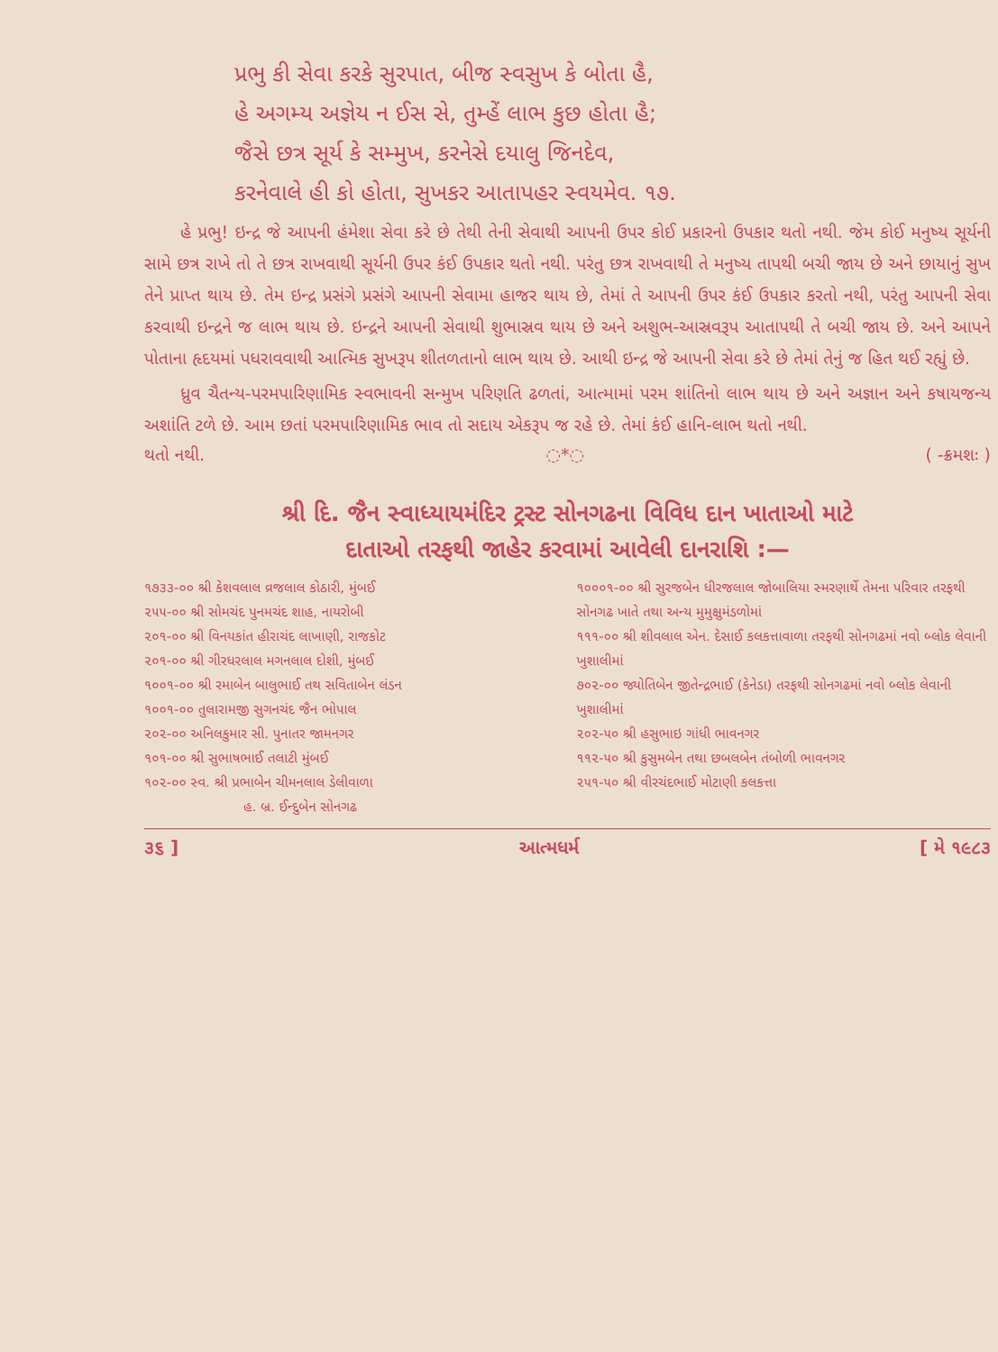પ્રભુ કી સેવા કરકે સુરપાત, બીજ સ્વસુખ કે બોતા હૈ,
હે અગમ્ય અજ્ઞેય ન ઈસ સે, તુમ્હેં લાભ કુછ હોતા હૈ;
જૈસે છત્ર સૂર્ય કે સમ્મુખ, કરનેસે દયાલુ જિનદેવ,
કરનેવાલે હી કો હોતા, સુખકર આતાપહર સ્વયમેવ. ૧૭.
હે પ્રભુ! ઇન્દ્ર જે આપની હંમેશા સેવા કરે છે તેથી તેની સેવાથી આપની ઉપર કોઈ પ્રકારનો ઉપકાર થતો નથી. જેમ કોઈ મનુષ્ય સૂર્યની સામે છત્ર રાખે તો તે છત્ર રાખવાથી સૂર્યની ઉપર કંઈ ઉપકાર થતો નથી. પરંતુ છત્ર રાખવાથી તે મનુષ્ય તાપથી બચી જાય છે અને છાયાનું સુખ તેને પ્રાપ્ત થાય છે. તેમ ઇન્દ્ર પ્રસંગે પ્રસંગે આપની સેવામા હાજર થાય છે, તેમાં તે આપની ઉપર કંઈ ઉપકાર કરતો નથી, પરંતુ આપની સેવા કરવાથી ઇન્દ્રને જ લાભ થાય છે. ઇન્દ્રને આપની સેવાથી શુભાસ્રવ થાય છે અને અશુભ-આસ્રવરૂપ આતાપથી તે બચી જાય છે. અને આપને પોતાના હૃદયમાં પધરાવવાથી આત્મિક સુખરૂપ શીતળતાનો લાભ થાય છે. આથી ઇન્દ્ર જે આપની સેવા કરે છે તેમાં તેનું જ હિત થઈ રહ્યું છે.
ધ્રુવ ચૈતન્ય-પરમપારિણામિક સ્વભાવની સન્મુખ પરિણતિ ઢળતાં, આત્મામાં પરમ શાંતિનો લાભ થાય છે અને અજ્ઞાન અને કષાયજન્ય અશાંતિ ટળે છે. આમ છતાં પરમપારિણામિક ભાવ તો સદાય એકરૂપ જ રહે છે. તેમાં કંઈ હાનિ-લાભ થતો નથી.
થતો નથી. ◌*◌ ( -ક્રમશઃ )
શ્રી દિ. જૈન સ્વાધ્યાયમંદિર ટ્રસ્ટ સોનગઢના વિવિધ દાન ખાતાઓ માટે
દાતાઓ તરફથી જાહેર કરવામાં આવેલી દાનરાશિ :—
૧૭૩૩-૦૦ શ્રી કેશવલાલ વ્રજલાલ કોઠારી, મુંબઈ
૨૫૫-૦૦ શ્રી સોમચંદ પુનમચંદ શાહ, નાયરોબી
૨૦૧-૦૦ શ્રી વિનયકાંત હીરાચંદ લાખાણી, રાજકોટ
૨૦૧-૦૦ શ્રી ગીરધરલાલ મગનલાલ દોશી, મુંબઈ
૧૦૦૧-૦૦ શ્રી રમાબેન બાલુભાઈ તથ સવિતાબેન લંડન
૧૦૦૧-૦૦ તુલારામજી સુગનચંદ જૈન ભોપાલ
૨૦૨-૦૦ અનિલકુમાર સી. પુનાતર જામનગર
૧૦૧-૦૦ શ્રી સુભાષભાઈ તલાટી મુંબઈ
૧૦૨-૦૦ સ્વ. શ્રી પ્રભાબેન ચીમનલાલ ડેલીવાળા
હ. બ્ર. ઈન્દુબેન સોનગઢ
૧૦૦૦૧-૦૦ શ્રી સુરજબેન ધીરજલાલ જોબાલિયા સ્મરણાર્થે તેમના પરિવાર તરફથી સોનગઢ ખાતે તથા અન્ય મુમુક્ષુમંડળોમાં
૧૧૧-૦૦ શ્રી શીવલાલ એન. દેસાઈ કલકત્તાવાળા તરફથી સોનગઢમાં નવો બ્લોક લેવાની ખુશાલીમાં
૭૦૨-૦૦ જ્યોતિબેન જીતેન્દ્રભાઈ (કેનેડા) તરફથી સોનગઢમાં નવો બ્લોક લેવાની ખુશાલીમાં
૨૦૨-૫૦ શ્રી હસુભાઇ ગાંધી ભાવનગર
૧૧૨-૫૦ શ્રી કુસુમબેન તથા છબલબેન તંબોળી ભાવનગર
૨૫૧-૫૦ શ્રી વીરચંદભાઈ મોટાણી કલકત્તા
૩૬ ] આત્મધર્મ [ મે ૧૯૮૩